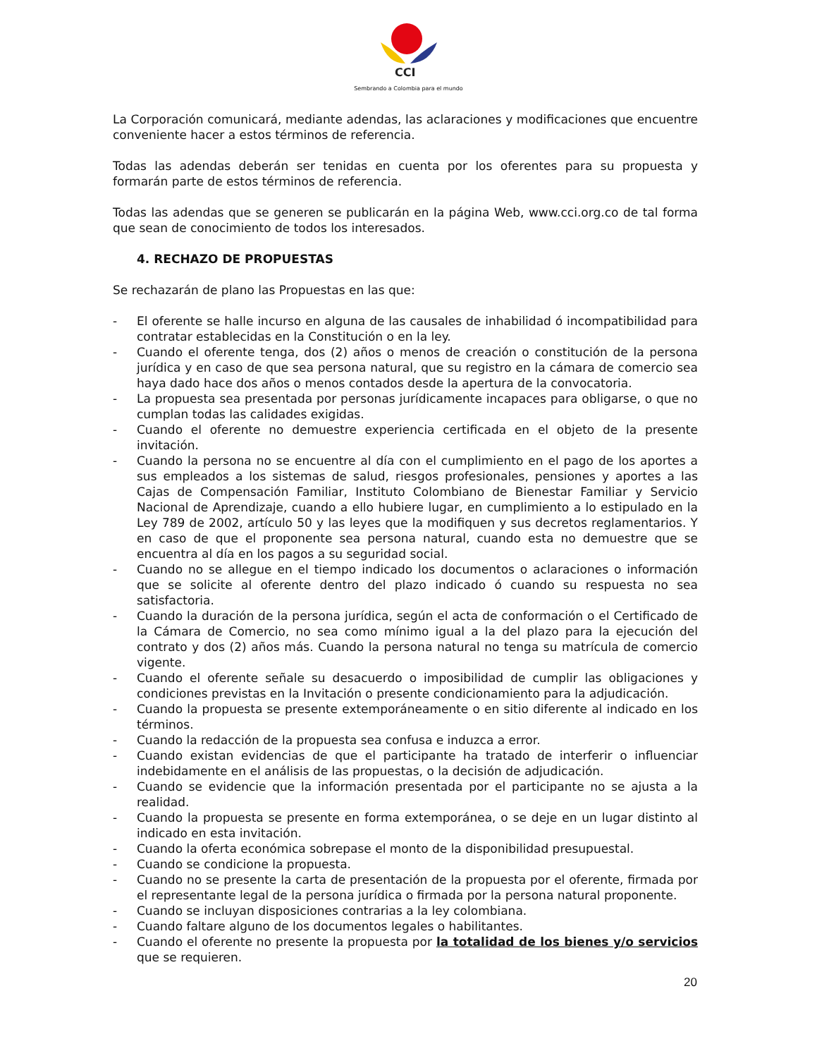CCI
Sembrando a Colombia para el mundo
La Corporación comunicará, mediante adendas, las aclaraciones y modificaciones que encuentre conveniente hacer a estos términos de referencia.
Todas las adendas deberán ser tenidas en cuenta por los oferentes para su propuesta y formarán parte de estos términos de referencia.
Todas las adendas que se generen se publicarán en la página Web, www.cci.org.co de tal forma que sean de conocimiento de todos los interesados.
4. RECHAZO DE PROPUESTAS
Se rechazarán de plano las Propuestas en las que:
- El oferente se halle incurso en alguna de las causales de inhabilidad ó incompatibilidad para contratar establecidas en la Constitución o en la ley.
- Cuando el oferente tenga, dos (2) años o menos de creación o constitución de la persona jurídica y en caso de que sea persona natural, que su registro en la cámara de comercio sea haya dado hace dos años o menos contados desde la apertura de la convocatoria.
- La propuesta sea presentada por personas jurídicamente incapaces para obligarse, o que no cumplan todas las calidades exigidas.
- Cuando el oferente no demuestre experiencia certificada en el objeto de la presente invitación.
- Cuando la persona no se encuentre al día con el cumplimiento en el pago de los aportes a sus empleados a los sistemas de salud, riesgos profesionales, pensiones y aportes a las Cajas de Compensación Familiar, Instituto Colombiano de Bienestar Familiar y Servicio Nacional de Aprendizaje, cuando a ello hubiere lugar, en cumplimiento a lo estipulado en la Ley 789 de 2002, artículo 50 y las leyes que la modifiquen y sus decretos reglamentarios. Y en caso de que el proponente sea persona natural, cuando esta no demuestre que se encuentra al día en los pagos a su seguridad social.
- Cuando no se allegue en el tiempo indicado los documentos o aclaraciones o información que se solicite al oferente dentro del plazo indicado ó cuando su respuesta no sea satisfactoria.
- Cuando la duración de la persona jurídica, según el acta de conformación o el Certificado de la Cámara de Comercio, no sea como mínimo igual a la del plazo para la ejecución del contrato y dos (2) años más. Cuando la persona natural no tenga su matrícula de comercio vigente.
- Cuando el oferente señale su desacuerdo o imposibilidad de cumplir las obligaciones y condiciones previstas en la Invitación o presente condicionamiento para la adjudicación.
- Cuando la propuesta se presente extemporáneamente o en sitio diferente al indicado en los términos.
- Cuando la redacción de la propuesta sea confusa e induzca a error.
- Cuando existan evidencias de que el participante ha tratado de interferir o influenciar indebidamente en el análisis de las propuestas, o la decisión de adjudicación.
- Cuando se evidencie que la información presentada por el participante no se ajusta a la realidad.
- Cuando la propuesta se presente en forma extemporánea, o se deje en un lugar distinto al indicado en esta invitación.
- Cuando la oferta económica sobrepase el monto de la disponibilidad presupuestal.
- Cuando se condicione la propuesta.
- Cuando no se presente la carta de presentación de la propuesta por el oferente, firmada por el representante legal de la persona jurídica o firmada por la persona natural proponente.
- Cuando se incluyan disposiciones contrarias a la ley colombiana.
- Cuando faltare alguno de los documentos legales o habilitantes.
- Cuando el oferente no presente la propuesta por la totalidad de los bienes y/o servicios que se requieren.
20